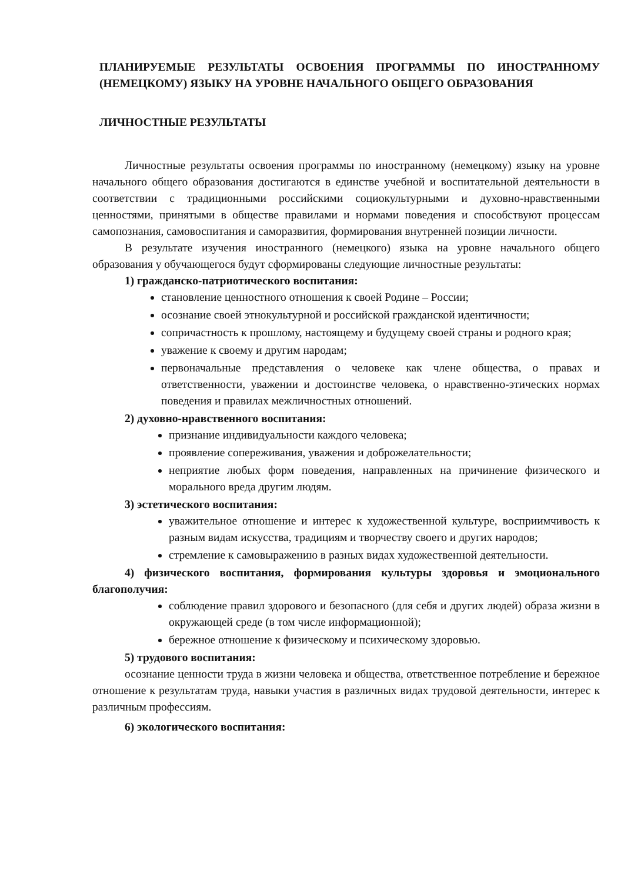ПЛАНИРУЕМЫЕ РЕЗУЛЬТАТЫ ОСВОЕНИЯ ПРОГРАММЫ ПО ИНОСТРАННОМУ (НЕМЕЦКОМУ) ЯЗЫКУ НА УРОВНЕ НАЧАЛЬНОГО ОБЩЕГО ОБРАЗОВАНИЯ
ЛИЧНОСТНЫЕ РЕЗУЛЬТАТЫ
Личностные результаты освоения программы по иностранному (немецкому) языку на уровне начального общего образования достигаются в единстве учебной и воспитательной деятельности в соответствии с традиционными российскими социокультурными и духовно-нравственными ценностями, принятыми в обществе правилами и нормами поведения и способствуют процессам самопознания, самовоспитания и саморазвития, формирования внутренней позиции личности.
В результате изучения иностранного (немецкого) языка на уровне начального общего образования у обучающегося будут сформированы следующие личностные результаты:
1) гражданско-патриотического воспитания:
становление ценностного отношения к своей Родине – России;
осознание своей этнокультурной и российской гражданской идентичности;
сопричастность к прошлому, настоящему и будущему своей страны и родного края;
уважение к своему и другим народам;
первоначальные представления о человеке как члене общества, о правах и ответственности, уважении и достоинстве человека, о нравственно-этических нормах поведения и правилах межличностных отношений.
2) духовно-нравственного воспитания:
признание индивидуальности каждого человека;
проявление сопереживания, уважения и доброжелательности;
неприятие любых форм поведения, направленных на причинение физического и морального вреда другим людям.
3) эстетического воспитания:
уважительное отношение и интерес к художественной культуре, восприимчивость к разным видам искусства, традициям и творчеству своего и других народов;
стремление к самовыражению в разных видах художественной деятельности.
4) физического воспитания, формирования культуры здоровья и эмоционального благополучия:
соблюдение правил здорового и безопасного (для себя и других людей) образа жизни в окружающей среде (в том числе информационной);
бережное отношение к физическому и психическому здоровью.
5) трудового воспитания:
осознание ценности труда в жизни человека и общества, ответственное потребление и бережное отношение к результатам труда, навыки участия в различных видах трудовой деятельности, интерес к различным профессиям.
6) экологического воспитания: